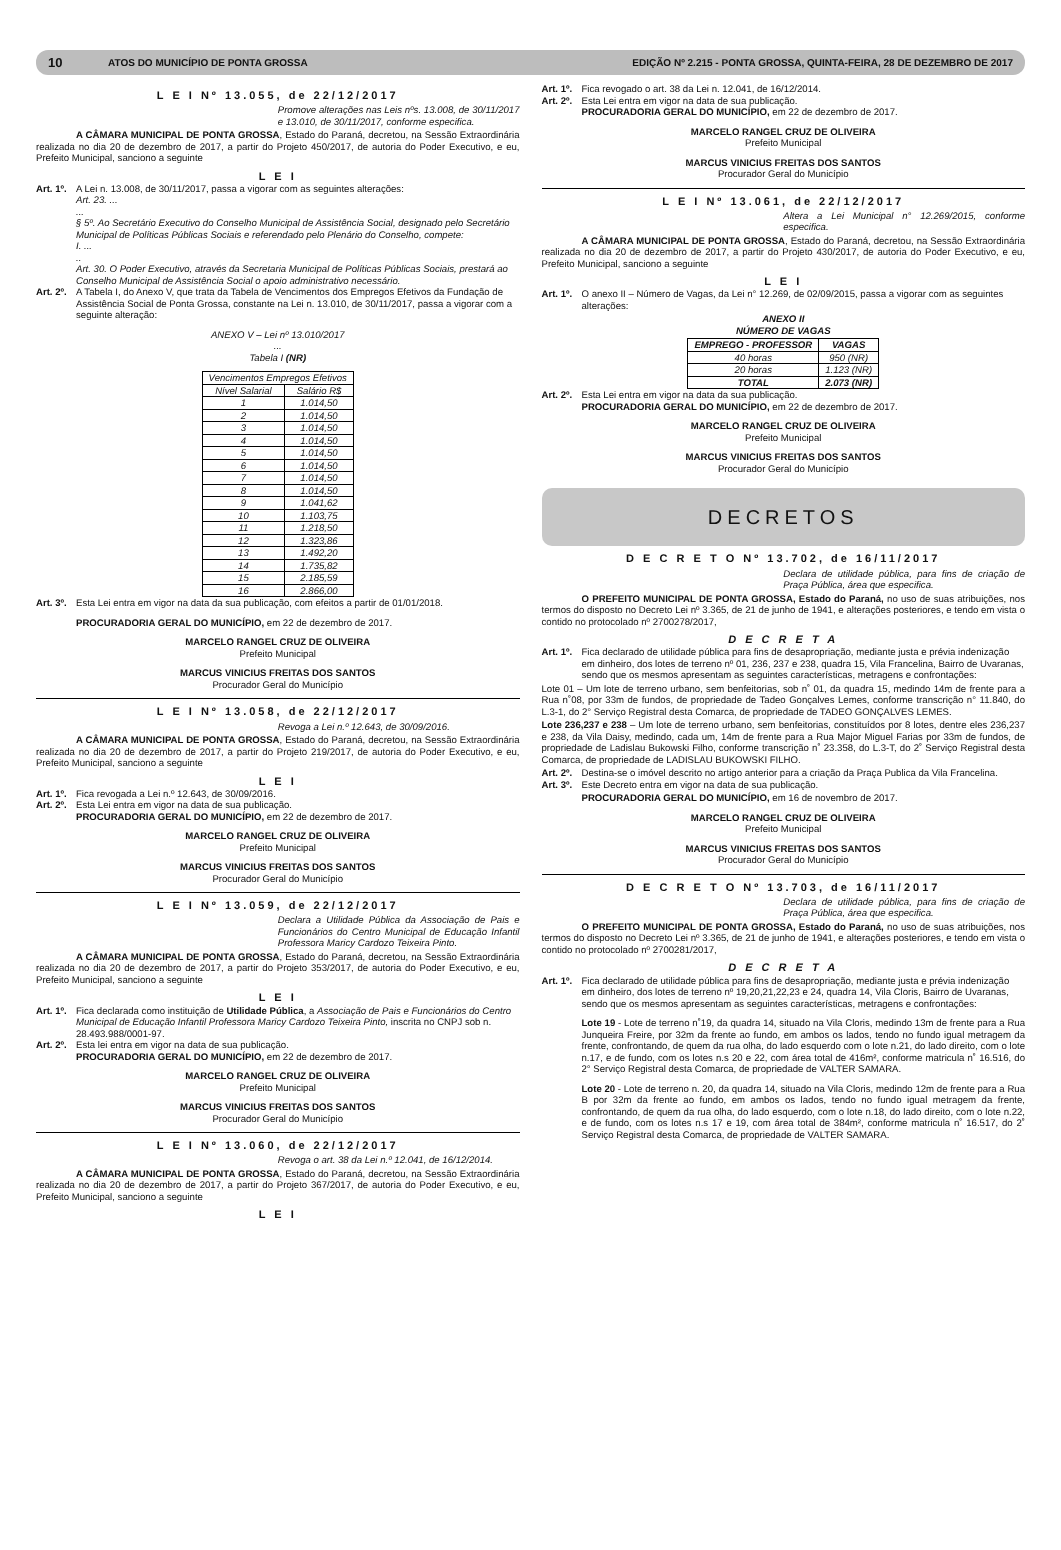10 ATOS DO MUNICÍPIO DE PONTA GROSSA EDIÇÃO Nº 2.215 - PONTA GROSSA, QUINTA-FEIRA, 28 DE DEZEMBRO DE 2017
L E I Nº 13.055, de 22/12/2017
Promove alterações nas Leis nºs. 13.008, de 30/11/2017 e 13.010, de 30/11/2017, conforme especifica.
A CÂMARA MUNICIPAL DE PONTA GROSSA, Estado do Paraná, decretou, na Sessão Extraordinária realizada no dia 20 de dezembro de 2017, a partir do Projeto 450/2017, de autoria do Poder Executivo, e eu, Prefeito Municipal, sanciono a seguinte
L E I
Art. 1º.
A Lei n. 13.008, de 30/11/2017, passa a vigorar com as seguintes alterações:
Art. 23. ...
...
§ 5º. Ao Secretário Executivo do Conselho Municipal de Assistência Social, designado pelo Secretário Municipal de Políticas Públicas Sociais e referendado pelo Plenário do Conselho, compete:
I. ...
..
Art. 30. O Poder Executivo, através da Secretaria Municipal de Políticas Públicas Sociais, prestará ao Conselho Municipal de Assistência Social o apoio administrativo necessário.
Art. 2º.
A Tabela I, do Anexo V, que trata da Tabela de Vencimentos dos Empregos Efetivos da Fundação de Assistência Social de Ponta Grossa, constante na Lei n. 13.010, de 30/11/2017, passa a vigorar com a seguinte alteração:
ANEXO V – Lei nº 13.010/2017
...
Tabela I (NR)
| Vencimentos Empregos Efetivos | |
| --- | --- |
| Nível Salarial | Salário R$ |
| 1 | 1.014,50 |
| 2 | 1.014,50 |
| 3 | 1.014,50 |
| 4 | 1.014,50 |
| 5 | 1.014,50 |
| 6 | 1.014,50 |
| 7 | 1.014,50 |
| 8 | 1.014,50 |
| 9 | 1.041,62 |
| 10 | 1.103,75 |
| 11 | 1.218,50 |
| 12 | 1.323,86 |
| 13 | 1.492,20 |
| 14 | 1.735,82 |
| 15 | 2.185,59 |
| 16 | 2.866,00 |
Art. 3º.
Esta Lei entra em vigor na data da sua publicação, com efeitos a partir de 01/01/2018.
PROCURADORIA GERAL DO MUNICÍPIO, em 22 de dezembro de 2017.
MARCELO RANGEL CRUZ DE OLIVEIRA
Prefeito Municipal
MARCUS VINICIUS FREITAS DOS SANTOS
Procurador Geral do Município
L E I Nº 13.058, de 22/12/2017
Revoga a Lei n.º 12.643, de 30/09/2016.
A CÂMARA MUNICIPAL DE PONTA GROSSA, Estado do Paraná, decretou, na Sessão Extraordinária realizada no dia 20 de dezembro de 2017, a partir do Projeto 219/2017, de autoria do Poder Executivo, e eu, Prefeito Municipal, sanciono a seguinte
L E I
Art. 1º.
Fica revogada a Lei n.º 12.643, de 30/09/2016.
Art. 2º.
Esta Lei entra em vigor na data de sua publicação.
PROCURADORIA GERAL DO MUNICÍPIO, em 22 de dezembro de 2017.
MARCELO RANGEL CRUZ DE OLIVEIRA
Prefeito Municipal
MARCUS VINICIUS FREITAS DOS SANTOS
Procurador Geral do Município
L E I Nº 13.059, de 22/12/2017
Declara a Utilidade Pública da Associação de Pais e Funcionários do Centro Municipal de Educação Infantil Professora Maricy Cardozo Teixeira Pinto.
A CÂMARA MUNICIPAL DE PONTA GROSSA, Estado do Paraná, decretou, na Sessão Extraordinária realizada no dia 20 de dezembro de 2017, a partir do Projeto 353/2017, de autoria do Poder Executivo, e eu, Prefeito Municipal, sanciono a seguinte
L E I
Art. 1º.
Fica declarada como instituição de Utilidade Pública, a Associação de Pais e Funcionários do Centro Municipal de Educação Infantil Professora Maricy Cardozo Teixeira Pinto, inscrita no CNPJ sob n. 28.493.988/0001-97.
Art. 2º.
Esta lei entra em vigor na data de sua publicação.
PROCURADORIA GERAL DO MUNICÍPIO, em 22 de dezembro de 2017.
MARCELO RANGEL CRUZ DE OLIVEIRA
Prefeito Municipal
MARCUS VINICIUS FREITAS DOS SANTOS
Procurador Geral do Município
L E I Nº 13.060, de 22/12/2017
Revoga o art. 38 da Lei n.º 12.041, de 16/12/2014.
A CÂMARA MUNICIPAL DE PONTA GROSSA, Estado do Paraná, decretou, na Sessão Extraordinária realizada no dia 20 de dezembro de 2017, a partir do Projeto 367/2017, de autoria do Poder Executivo, e eu, Prefeito Municipal, sanciono a seguinte
L E I
Art. 1º.
Fica revogado o art. 38 da Lei n. 12.041, de 16/12/2014.
Art. 2º.
Esta Lei entra em vigor na data de sua publicação.
PROCURADORIA GERAL DO MUNICÍPIO, em 22 de dezembro de 2017.
MARCELO RANGEL CRUZ DE OLIVEIRA
Prefeito Municipal
MARCUS VINICIUS FREITAS DOS SANTOS
Procurador Geral do Município
L E I Nº 13.061, de 22/12/2017
Altera a Lei Municipal n° 12.269/2015, conforme especifica.
A CÂMARA MUNICIPAL DE PONTA GROSSA, Estado do Paraná, decretou, na Sessão Extraordinária realizada no dia 20 de dezembro de 2017, a partir do Projeto 430/2017, de autoria do Poder Executivo, e eu, Prefeito Municipal, sanciono a seguinte
L E I
Art. 1º.
O anexo II – Número de Vagas, da Lei n° 12.269, de 02/09/2015, passa a vigorar com as seguintes alterações:
ANEXO II
NÚMERO DE VAGAS
| EMPREGO - PROFESSOR | VAGAS |
| --- | --- |
| 40 horas | 950 (NR) |
| 20 horas | 1.123 (NR) |
| TOTAL | 2.073 (NR) |
Art. 2º.
Esta Lei entra em vigor na data da sua publicação.
PROCURADORIA GERAL DO MUNICÍPIO, em 22 de dezembro de 2017.
MARCELO RANGEL CRUZ DE OLIVEIRA
Prefeito Municipal
MARCUS VINICIUS FREITAS DOS SANTOS
Procurador Geral do Município
DECRETOS
D E C R E T O Nº 13.702, de 16/11/2017
Declara de utilidade pública, para fins de criação de Praça Pública, área que especifica.
O PREFEITO MUNICIPAL DE PONTA GROSSA, Estado do Paraná, no uso de suas atribuições, nos termos do disposto no Decreto Lei nº 3.365, de 21 de junho de 1941, e alterações posteriores, e tendo em vista o contido no protocolado nº 2700278/2017,
D E C R E T A
Art. 1º.
Fica declarado de utilidade pública para fins de desapropriação, mediante justa e prévia indenização em dinheiro, dos lotes de terreno nº 01, 236, 237 e 238, quadra 15, Vila Francelina, Bairro de Uvaranas, sendo que os mesmos apresentam as seguintes características, metragens e confrontações:
Lote 01 – Um lote de terreno urbano, sem benfeitorias, sob n˚ 01, da quadra 15, medindo 14m de frente para a Rua n˚08, por 33m de fundos, de propriedade de Tadeo Gonçalves Lemes, conforme transcrição n° 11.840, do L.3-1, do 2° Serviço Registral desta Comarca, de propriedade de TADEO GONÇALVES LEMES.
Lote 236,237 e 238 – Um lote de terreno urbano, sem benfeitorias, constituídos por 8 lotes, dentre eles 236,237 e 238, da Vila Daisy, medindo, cada um, 14m de frente para a Rua Major Miguel Farias por 33m de fundos, de propriedade de Ladislau Bukowski Filho, conforme transcrição n˚ 23.358, do L.3-T, do 2˚ Serviço Registral desta Comarca, de propriedade de LADISLAU BUKOWSKI FILHO.
Art. 2º.
Destina-se o imóvel descrito no artigo anterior para a criação da Praça Publica da Vila Francelina.
Art. 3º.
Este Decreto entra em vigor na data de sua publicação.
PROCURADORIA GERAL DO MUNICÍPIO, em 16 de novembro de 2017.
MARCELO RANGEL CRUZ DE OLIVEIRA
Prefeito Municipal
MARCUS VINICIUS FREITAS DOS SANTOS
Procurador Geral do Município
D E C R E T O Nº 13.703, de 16/11/2017
Declara de utilidade pública, para fins de criação de Praça Pública, área que especifica.
O PREFEITO MUNICIPAL DE PONTA GROSSA, Estado do Paraná, no uso de suas atribuições, nos termos do disposto no Decreto Lei nº 3.365, de 21 de junho de 1941, e alterações posteriores, e tendo em vista o contido no protocolado nº 2700281/2017,
D E C R E T A
Art. 1º.
Fica declarado de utilidade pública para fins de desapropriação, mediante justa e prévia indenização em dinheiro, dos lotes de terreno nº 19,20,21,22,23 e 24, quadra 14, Vila Cloris, Bairro de Uvaranas, sendo que os mesmos apresentam as seguintes características, metragens e confrontações:
Lote 19 - Lote de terreno n˚19, da quadra 14, situado na Vila Cloris, medindo 13m de frente para a Rua Junqueira Freire, por 32m da frente ao fundo, em ambos os lados, tendo no fundo igual metragem da frente, confrontando, de quem da rua olha, do lado esquerdo com o lote n.21, do lado direito, com o lote n.17, e de fundo, com os lotes n.s 20 e 22, com área total de 416m², conforme matricula n˚ 16.516, do 2° Serviço Registral desta Comarca, de propriedade de VALTER SAMARA.
Lote 20 - Lote de terreno n. 20, da quadra 14, situado na Vila Cloris, medindo 12m de frente para a Rua B por 32m da frente ao fundo, em ambos os lados, tendo no fundo igual metragem da frente, confrontando, de quem da rua olha, do lado esquerdo, com o lote n.18, do lado direito, com o lote n.22, e de fundo, com os lotes n.s 17 e 19, com área total de 384m², conforme matricula n˚ 16.517, do 2˚ Serviço Registral desta Comarca, de propriedade de VALTER SAMARA.